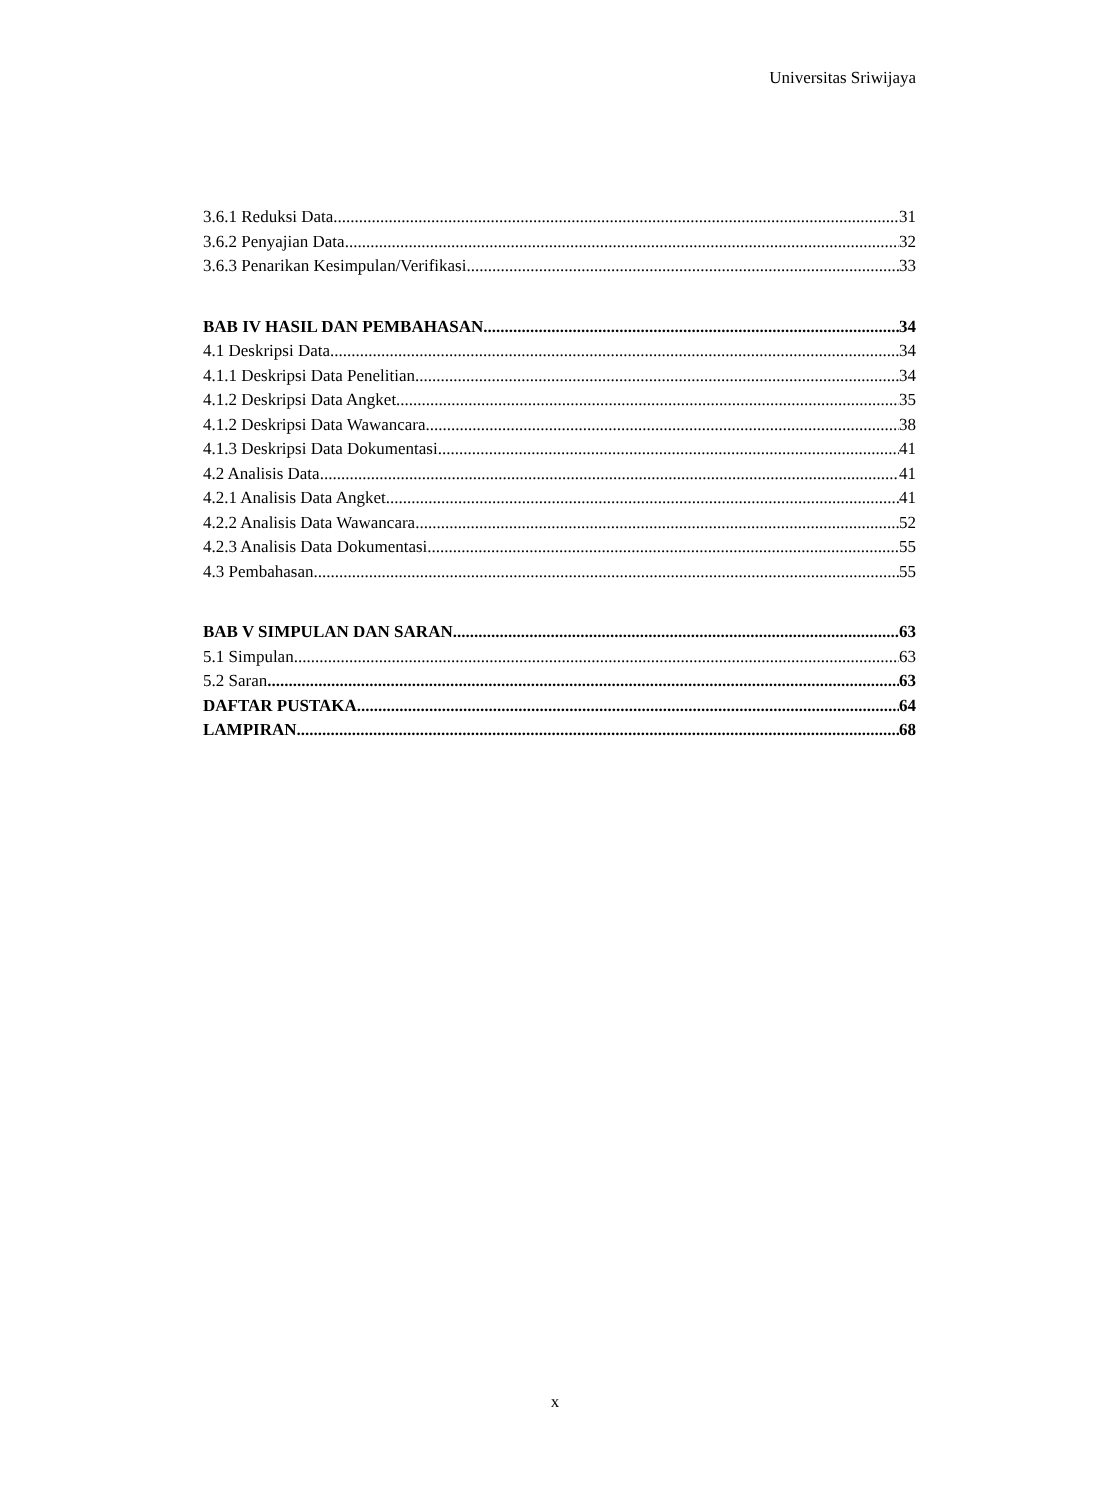Universitas Sriwijaya
3.6.1 Reduksi Data 31
3.6.2 Penyajian Data 32
3.6.3 Penarikan Kesimpulan/Verifikasi 33
BAB IV HASIL DAN PEMBAHASAN 34
4.1 Deskripsi Data 34
4.1.1 Deskripsi Data Penelitian 34
4.1.2 Deskripsi Data Angket 35
4.1.2 Deskripsi Data Wawancara 38
4.1.3 Deskripsi Data Dokumentasi 41
4.2 Analisis Data 41
4.2.1 Analisis Data Angket 41
4.2.2 Analisis Data Wawancara 52
4.2.3 Analisis Data Dokumentasi 55
4.3 Pembahasan 55
BAB V SIMPULAN DAN SARAN 63
5.1 Simpulan 63
5.2 Saran 63
DAFTAR PUSTAKA 64
LAMPIRAN 68
x